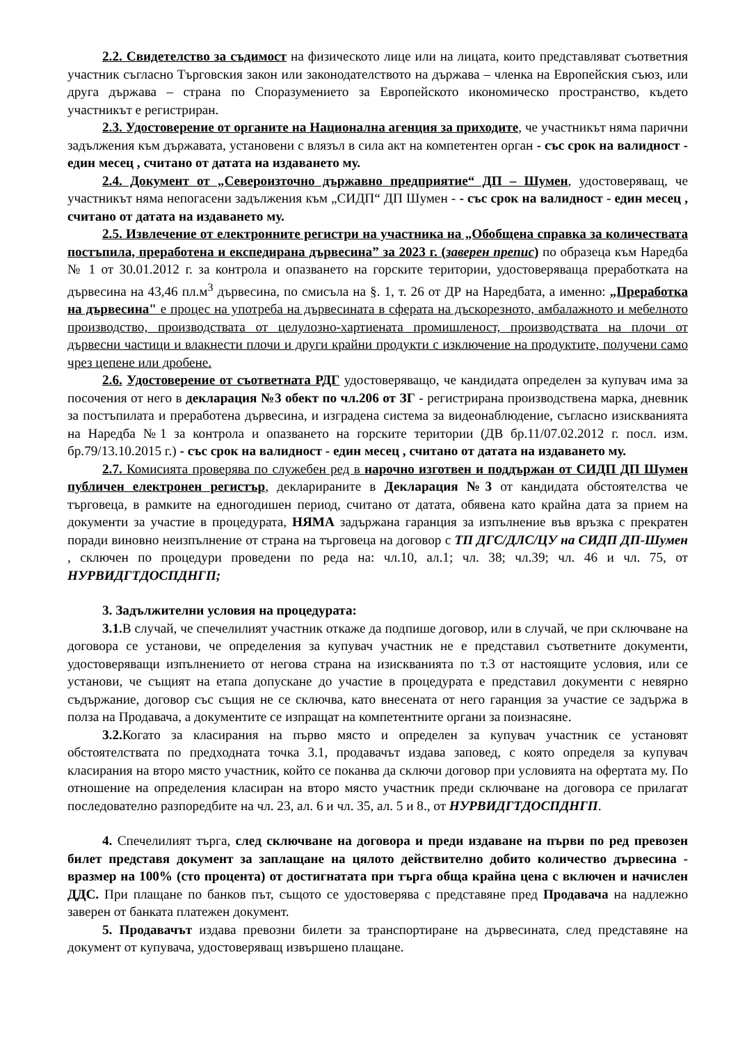2.2. Свидетелство за съдимост на физическото лице или на лицата, които представляват съответния участник съгласно Търговския закон или законодателството на държава – членка на Европейския съюз, или друга държава – страна по Споразумението за Европейското икономическо пространство, където участникът е регистриран.
2.3. Удостоверение от органите на Национална агенция за приходите, че участникът няма парични задължения към държавата, установени с влязъл в сила акт на компетентен орган - със срок на валидност - един месец , считано от датата на издаването му.
2.4. Документ от „Североизточно държавно предприятие“ ДП – Шумен, удостоверяващ, че участникът няма непогасени задължения към „СИДП“ ДП Шумен - - със срок на валидност - един месец , считано от датата на издаването му.
2.5. Извлечение от електронните регистри на участника на „Обобщена справка за количествата постъпила, преработена и експедирана дървесина” за 2023 г. (заверен препис) по образеца към Наредба № 1 от 30.01.2012 г. за контрола и опазването на горските територии, удостоверяваща преработката на дървесина на 43,46 пл.м<sup>3</sup> дървесина, по смисъла на §. 1, т. 26 от ДР на Наредбата, а именно: „Преработка на дървесина" е процес на употреба на дървесината в сферата на дъскорезното, амбалажното и мебелното производство, производствата от целулозно-хартиената промишленост, производствата на плочи от дървесни частици и влакнести плочи и други крайни продукти с изключение на продуктите, получени само чрез цепене или дробене.
2.6. Удостоверение от съответната РДГ удостоверяващо, че кандидата определен за купувач има за посочения от него в декларация №3 обект по чл.206 от ЗГ - регистрирана производствена марка, дневник за постъпилата и преработена дървесина, и изградена система за видеонаблюдение, съгласно изискванията на Наредба №1 за контрола и опазването на горските територии (ДВ бр.11/07.02.2012 г. посл. изм. бр.79/13.10.2015 г.) - със срок на валидност - един месец , считано от датата на издаването му.
2.7. Комисията проверява по служебен ред в нарочно изготвен и поддържан от СИДП ДП Шумен публичен електронен регистър, декларираните в Декларация №3 от кандидата обстоятелства че търговеца, в рамките на едногодишен период, считано от датата, обявена като крайна дата за прием на документи за участие в процедурата, НЯМА задържана гаранция за изпълнение във връзка с прекратен поради виновно неизпълнение от страна на търговеца на договор с ТП ДГС/ДЛС/ЦУ на СИДП ДП-Шумен , сключен по процедури проведени по реда на: чл.10, ал.1; чл. 38; чл.39; чл. 46 и чл. 75, от НУРВИДГТДОСПДНГП;
3. Задължителни условия на процедурата:
3.1. В случай, че спечелилият участник откаже да подпише договор, или в случай, че при сключване на договора се установи, че определения за купувач участник не е представил съответните документи, удостоверяващи изпълнението от негова страна на изискванията по т.3 от настоящите условия, или се установи, че същият на етапа допускане до участие в процедурата е представил документи с невярно съдържание, договор със същия не се сключва, като внесената от него гаранция за участие се задържа в полза на Продавача, а документите се изпращат на компетентните органи за поизнасяне.
3.2. Когато за класирания на първо място и определен за купувач участник се установят обстоятелствата по предходната точка 3.1, продавачът издава заповед, с която определя за купувач класирания на второ място участник, който се поканва да сключи договор при условията на офертата му. По отношение на определения класиран на второ място участник преди сключване на договора се прилагат последователно разпоредбите на чл. 23, ал. 6 и чл. 35, ал. 5 и 8., от НУРВИДГТДОСПДНГП.
4. Спечелилият търга, след сключване на договора и преди издаване на първи по ред превозен билет представя документ за заплащане на цялото действително добито количество дървесина - вразмер на 100% (сто процента) от достигнатата при търга обща крайна цена с включен и начислен ДДС. При плащане по банков път, същото се удостоверява с представяне пред Продавача на надлежно заверен от банката платежен документ.
5. Продавачът издава превозни билети за транспортиране на дървесината, след представяне на документ от купувача, удостоверяващ извършено плащане.